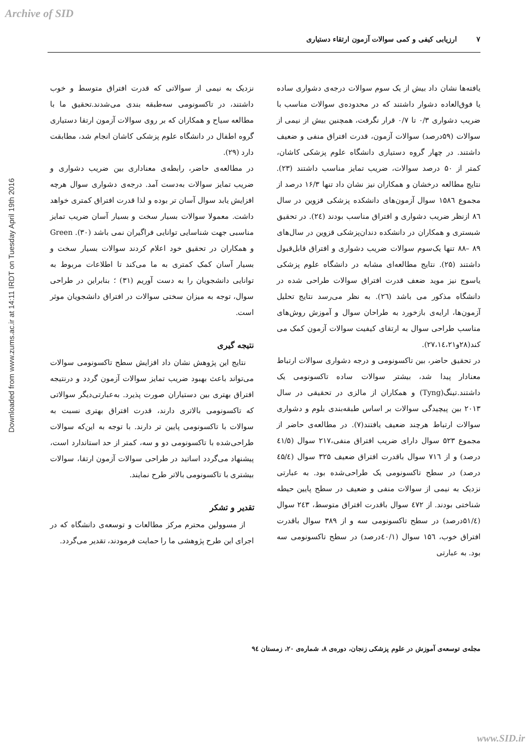Archive of SID
Downloaded from www.zums.ac.ir at 14:11 IRDT on Tuesday April 19th 2016
۷ ارزیابی کیفی و کمی سوالات آزمون ارتقاء دستیاری
یافته‌ها نشان داد بیش از یک سوم سوالات درجه‌ی دشواری ساده یا فوق‌العاده دشوار داشتند که در محدوده‌ی سوالات مناسب با ضریب دشواری ۰/۳ تا ۰/۷ قرار نگرفت، همچنین بیش از نیمی از سوالات (۵۹درصد) سوالات آزمون، قدرت افتراق منفی و ضعیف داشتند. در چهار گروه دستیاری دانشگاه علوم پزشکی کاشان، کمتر از ۵۰ درصد سوالات، ضریب تمایز مناسب داشتند (۲۳). نتایج مطالعه درخشان و همکاران نیز نشان داد تنها ۱۶/۳ درصد از مجموع ۱۵۸٦ سوال آزمون‌های دانشکده پزشکی قزوین در سال ۸٦ ازنظر ضریب دشواری و افتراق مناسب بودند (۲٤). در تحقیق شبستری و همکاران در دانشکده دندان‌پزشکی قزوین در سال‌های ۸۹ –۸۸ تنها یک‌سوم سوالات ضریب دشواری و افتراق قابل‌قبول داشتند (۲۵). نتایج مطالعه‌ای مشابه در دانشگاه علوم پزشکی یاسوج نیز موید ضعف قدرت افتراق سوالات طراحی شده در دانشگاه مذکور می باشد (۲٦). به نظر می‌رسد نتایج تحلیل آزمون‌ها، ارایه‌ی بازخورد به طراحان سوال و آموزش روش‌های مناسب طراحی سوال به ارتقای کیفیت سوالات آزمون کمک می کند(۲۸و۲۷،۱٤،۲۱).
در تحقیق حاضر، بین تاکسونومی و درجه دشواری سوالات ارتباط معنادار پیدا شد، بیشتر سوالات ساده تاکسونومی یک داشتند.تینگ(Tyng) و همکاران از مالزی در تحقیقی در سال ۲۰۱۳ بین پیچیدگی سوالات بر اساس طبقه‌بندی بلوم و دشواری سوالات ارتباط هرچند ضعیف یافتند(۷). در مطالعه‌ی حاضر از مجموع ۵۲۳ سوال دارای ضریب افتراق منفی،۲۱۷ سوال (٤۱/۵ درصد) و از ۷۱٦ سوال باقدرت افتراق ضعیف ۳۲۵ سوال (٤۵/٤ درصد) در سطح تاکسونومی یک طراحی‌شده بود. به عبارتی نزدیک به نیمی از سوالات منفی و ضعیف در سطح پایین حیطه شناختی بودند. از ٤۷۲ سوال باقدرت افتراق متوسط، ۲٤۳ سوال (۵۱/٤درصد) در سطح تاکسونومی سه و از ۳۸۹ سوال باقدرت افتراق خوب، ۱۵٦ سوال (٤۰/۱درصد) در سطح تاکسونومی سه بود. به عبارتی
نزدیک به نیمی از سوالاتی که قدرت افتراق متوسط و خوب داشتند، در تاکسونومی سه‌طبقه بندی می‌شدند.تحقیق ما با مطالعه سیاح و همکاران که بر روی سوالات آزمون ارتقا دستیاری گروه اطفال در دانشگاه علوم پزشکی کاشان انجام شد، مطابقت دارد (۲۹).
در مطالعه‌ی حاضر، رابطه‌ی معناداری بین ضریب دشواری و ضریب تمایز سوالات به‌دست آمد. درجه‌ی دشواری سوال هرچه افزایش یابد سوال آسان تر بوده و لذا قدرت افتراق کمتری خواهد داشت. معمولا سوالات بسیار سخت و بسیار آسان ضریب تمایز مناسبی جهت شناسایی توانایی فراگیران نمی باشد (۳۰). Green و همکاران در تحقیق خود اعلام کردند سوالات بسیار سخت و بسیار آسان کمک کمتری به ما می‌کند تا اطلاعات مربوط به توانایی دانشجویان را به دست آوریم (۳۱) ؛ بنابراین در طراحی سوال، توجه به میزان سختی سوالات در افتراق دانشجویان موثر است.
نتیجه گیری
نتایج این پژوهش نشان داد افزایش سطح تاکسونومی سوالات می‌تواند باعث بهبود ضریب تمایز سوالات آزمون گردد و درنتیجه افتراق بهتری بین دستیاران صورت پذیرد. به‌عبارتی‌دیگر سوالاتی که تاکسونومی بالاتری دارند، قدرت افتراق بهتری نسبت به سوالات با تاکسونومی پایین تر دارند. با توجه به این‌که سوالات طراحی‌شده با تاکسونومی دو و سه، کمتر از حد استاندارد است، پیشنهاد می‌گردد اساتید در طراحی سوالات آزمون ارتقا، سوالات بیشتری با تاکسونومی بالاتر طرح نمایند.
تقدیر و تشکر
از مسوولین محترم مرکز مطالعات و توسعه‌ی دانشگاه که در اجرای این طرح پژوهشی ما را حمایت فرمودند، تقدیر می‌گردد.
مجله‌ی توسعه‌ی آموزش در علوم پزشکی زنجان، دوره‌ی ۸، شماره‌ی ۲۰، زمستان ۹٤
www.SID.ir